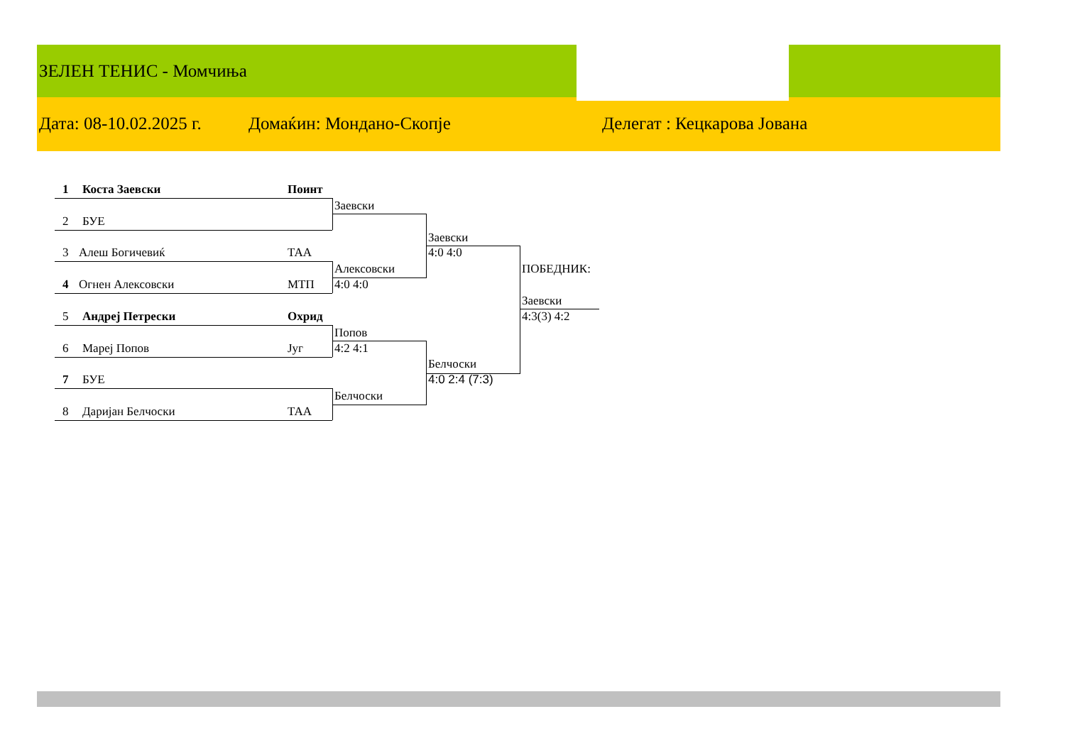ЗЕЛЕН ТЕНИС - Момчиња
Дата: 08-10.02.2025 г. Домаќин: Мондано-Скопје Делегат : Кецкарова Јована
1 Коста Заевски Поинт
2 БУЕ
3 Алеш Богичевиќ ТАА
4 Огнен Алексовски МТП
5 Андреј Петрески Охрид
6 Мареј Попов Југ
7 БУЕ
8 Дари­јан Белчоски ТАА
Заевски
Алексовски
4:0 4:0
Попов
4:2 4:1
Белчоски
Заевски
4:0 4:0
Белчоски
4:0 2:4 (7:3)
ПОБЕДНИК:
Заевски
4:3(3) 4:2